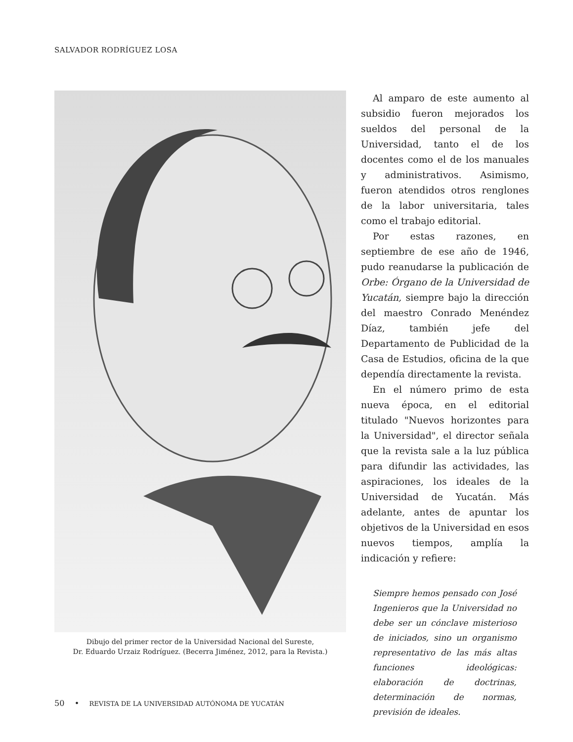SALVADOR RODRÍGUEZ LOSA
Dibujo del primer rector de la Universidad Nacional del Sureste,
Dr. Eduardo Urzaiz Rodríguez. (Becerra Jiménez, 2012, para la Revista.)
Al amparo de este aumento al subsidio fueron mejorados los sueldos del personal de la Universidad, tanto el de los docentes como el de los manuales y administrativos. Asimismo, fueron atendidos otros renglones de la labor universitaria, tales como el trabajo editorial.
Por estas razones, en septiembre de ese año de 1946, pudo reanudarse la publicación de Orbe: Órgano de la Universidad de Yucatán, siempre bajo la dirección del maestro Conrado Menéndez Díaz, también jefe del Departamento de Publicidad de la Casa de Estudios, oficina de la que dependía directamente la revista.
En el número primo de esta nueva época, en el editorial titulado "Nuevos horizontes para la Universidad", el director señala que la revista sale a la luz pública para difundir las actividades, las aspiraciones, los ideales de la Universidad de Yucatán. Más adelante, antes de apuntar los objetivos de la Universidad en esos nuevos tiempos, amplía la indicación y refiere:
Siempre hemos pensado con José Ingenieros que la Universidad no debe ser un cónclave misterioso de iniciados, sino un organismo representativo de las más altas funciones ideológicas: elaboración de doctrinas, determinación de normas, previsión de ideales.
50 • REVISTA DE LA UNIVERSIDAD AUTÓNOMA DE YUCATÁN